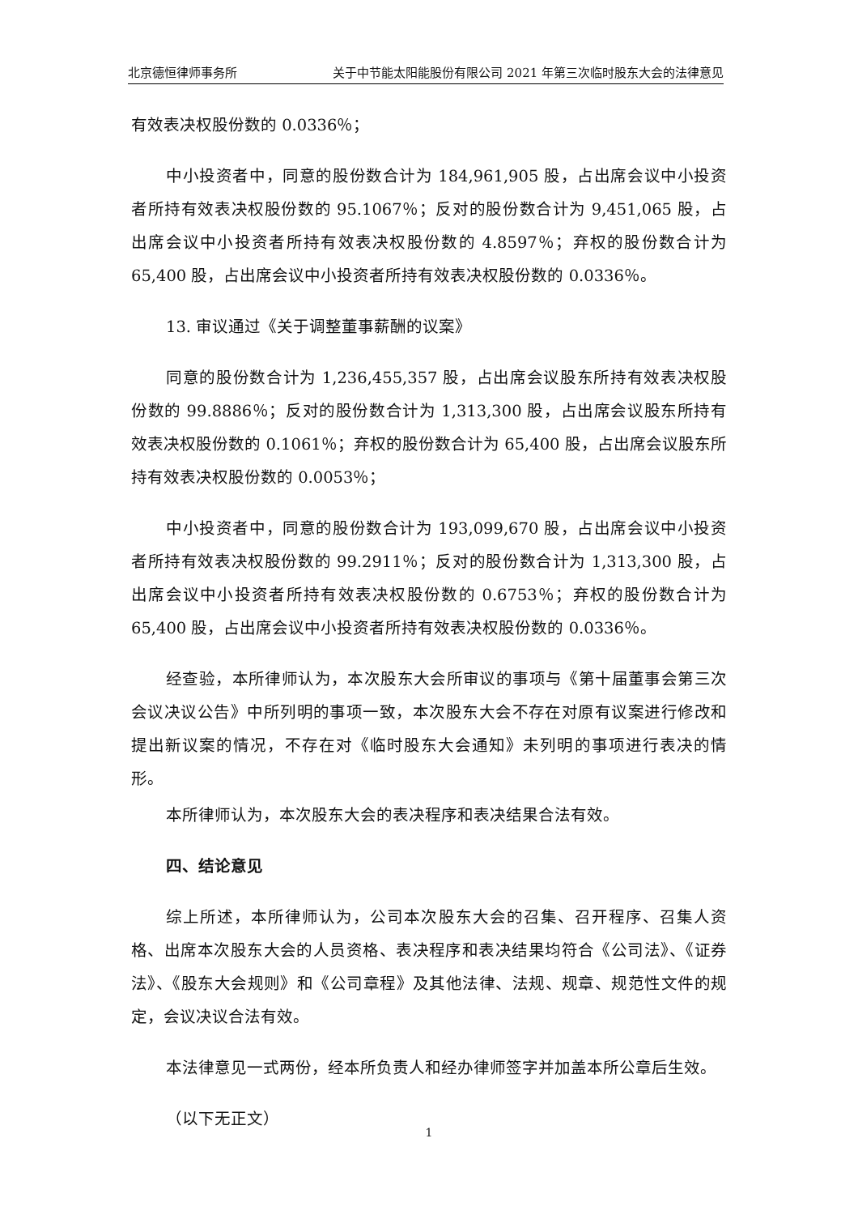北京德恒律师事务所 关于中节能太阳能股份有限公司 2021 年第三次临时股东大会的法律意见
有效表决权股份数的 0.0336％；
中小投资者中，同意的股份数合计为 184,961,905 股，占出席会议中小投资者所持有效表决权股份数的 95.1067％；反对的股份数合计为 9,451,065 股，占出席会议中小投资者所持有效表决权股份数的 4.8597％；弃权的股份数合计为 65,400 股，占出席会议中小投资者所持有效表决权股份数的 0.0336％。
13. 审议通过《关于调整董事薪酬的议案》
同意的股份数合计为 1,236,455,357 股，占出席会议股东所持有效表决权股份数的 99.8886％；反对的股份数合计为 1,313,300 股，占出席会议股东所持有效表决权股份数的 0.1061％；弃权的股份数合计为 65,400 股，占出席会议股东所持有效表决权股份数的 0.0053％；
中小投资者中，同意的股份数合计为 193,099,670 股，占出席会议中小投资者所持有效表决权股份数的 99.2911％；反对的股份数合计为 1,313,300 股，占出席会议中小投资者所持有效表决权股份数的 0.6753％；弃权的股份数合计为 65,400 股，占出席会议中小投资者所持有效表决权股份数的 0.0336％。
经查验，本所律师认为，本次股东大会所审议的事项与《第十届董事会第三次会议决议公告》中所列明的事项一致，本次股东大会不存在对原有议案进行修改和提出新议案的情况，不存在对《临时股东大会通知》未列明的事项进行表决的情形。
本所律师认为，本次股东大会的表决程序和表决结果合法有效。
四、结论意见
综上所述，本所律师认为，公司本次股东大会的召集、召开程序、召集人资格、出席本次股东大会的人员资格、表决程序和表决结果均符合《公司法》、《证券法》、《股东大会规则》和《公司章程》及其他法律、法规、规章、规范性文件的规定，会议决议合法有效。
本法律意见一式两份，经本所负责人和经办律师签字并加盖本所公章后生效。
（以下无正文）
1